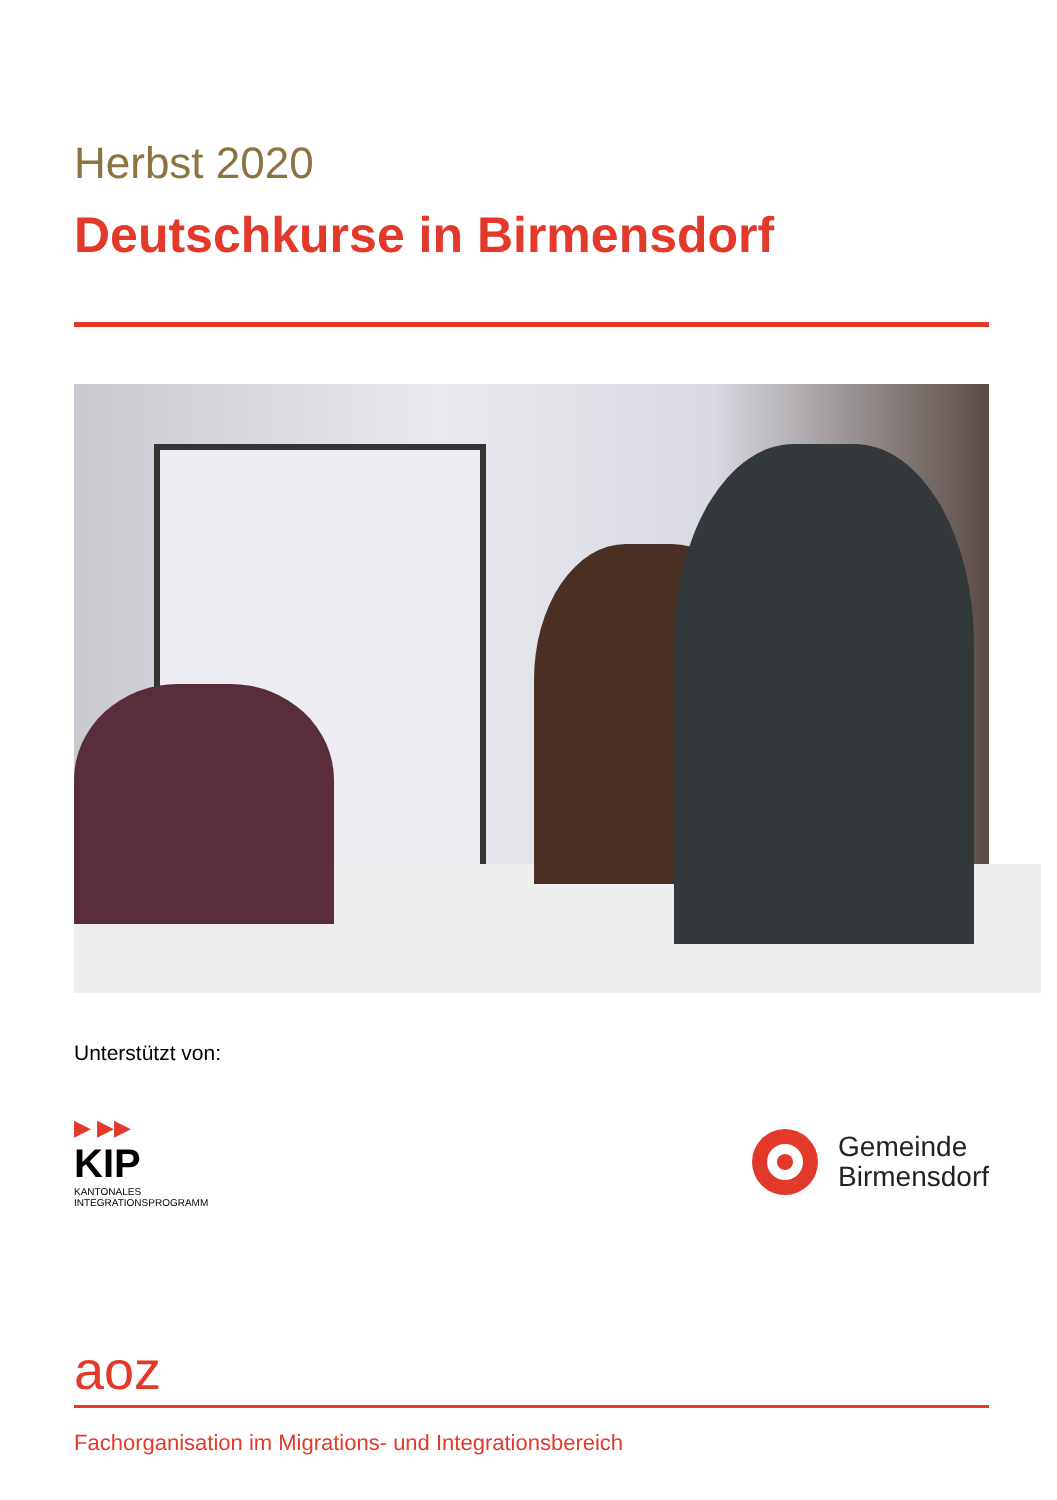Herbst 2020
Deutschkurse in Birmensdorf
Unterstützt von:
▶ ▶▶
KIP
KANTONALES
INTEGRATIONSPROGRAMM
Gemeinde
Birmensdorf
aoz
Fachorganisation im Migrations- und Integrationsbereich